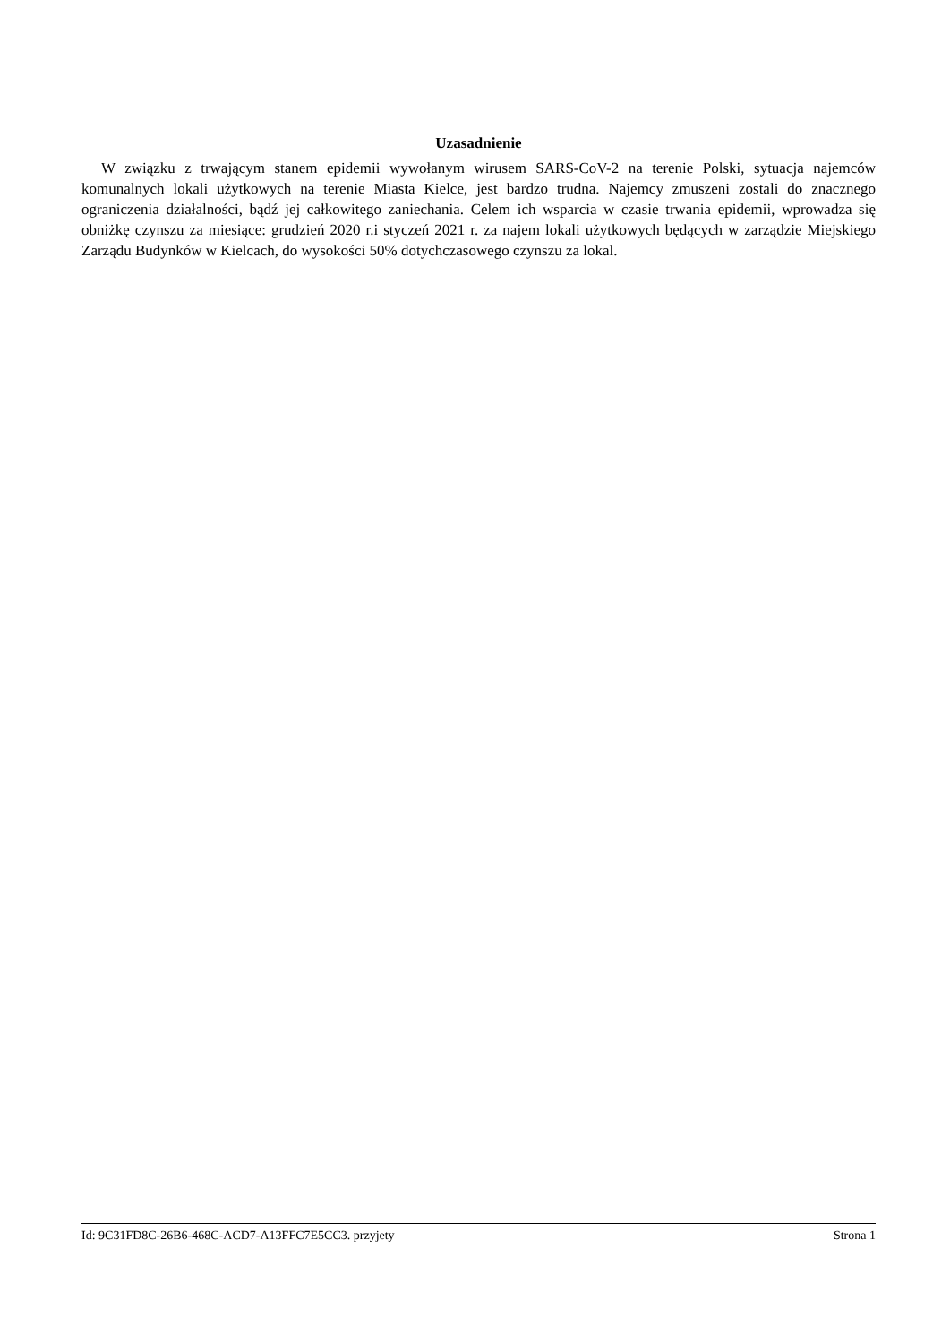Uzasadnienie
W związku z trwającym stanem epidemii wywołanym wirusem SARS-CoV-2 na terenie Polski, sytuacja najemców komunalnych lokali użytkowych na terenie Miasta Kielce, jest bardzo trudna. Najemcy zmuszeni zostali do znacznego ograniczenia działalności, bądź jej całkowitego zaniechania. Celem ich wsparcia w czasie trwania epidemii, wprowadza się obniżkę czynszu za miesiące: grudzień 2020 r.i styczeń 2021 r. za najem lokali użytkowych będących w zarządzie Miejskiego Zarządu Budynków w Kielcach, do wysokości 50% dotychczasowego czynszu za lokal.
Id: 9C31FD8C-26B6-468C-ACD7-A13FFC7E5CC3. przyjety Strona 1